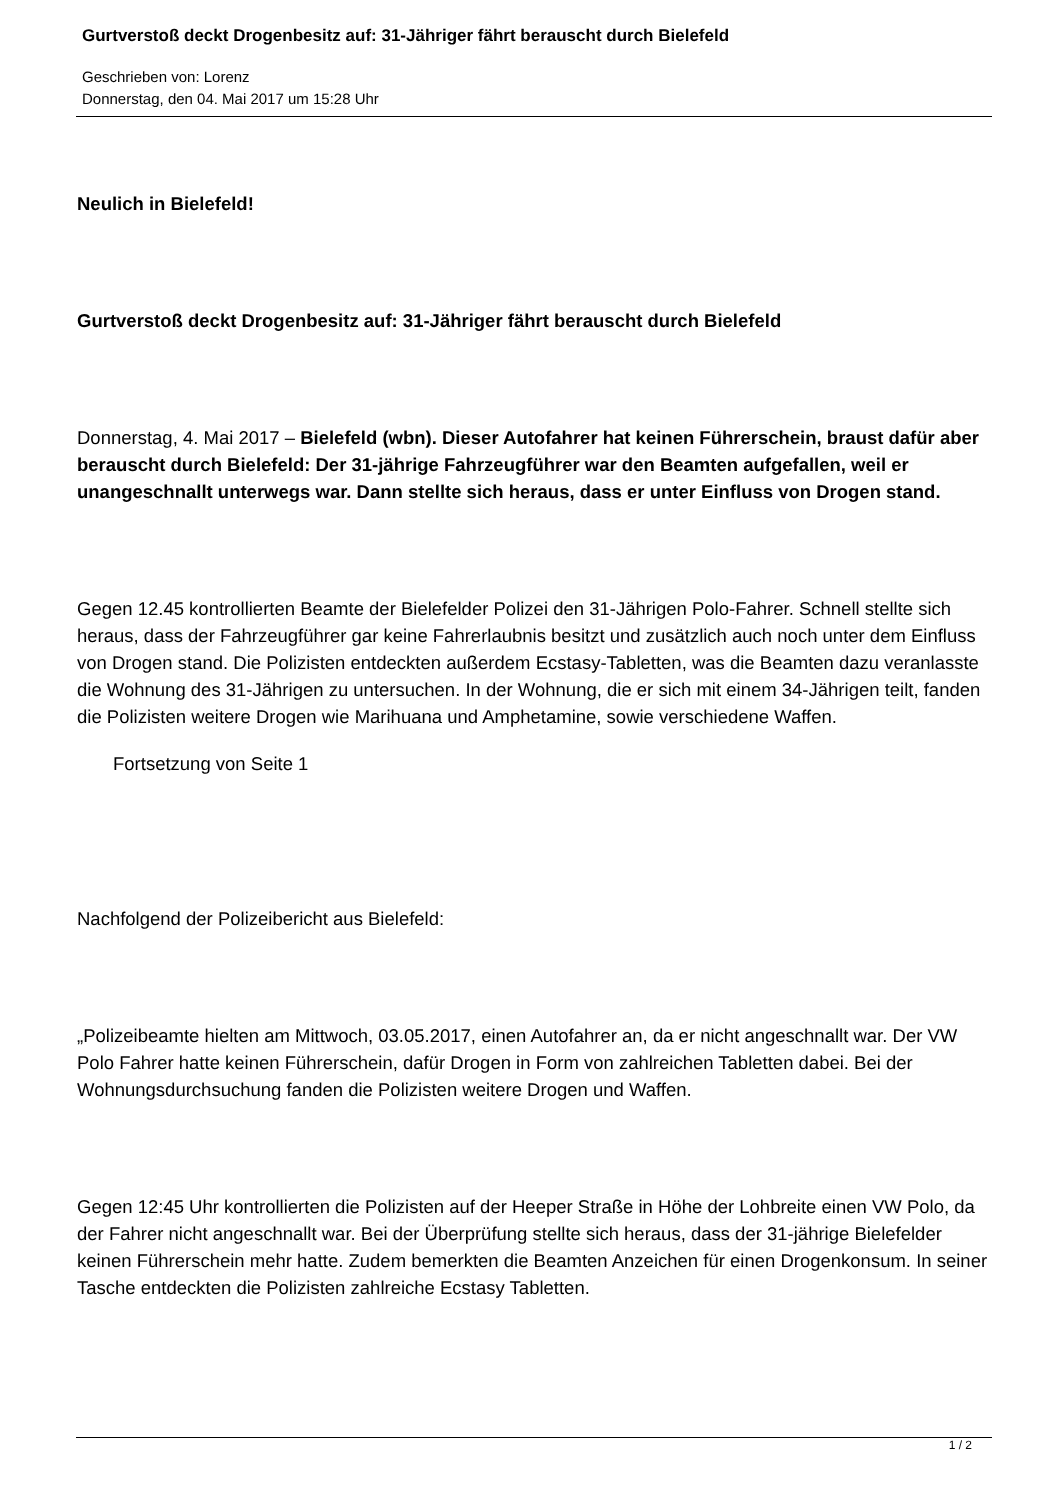Gurtverstoß deckt Drogenbesitz auf: 31-Jähriger fährt berauscht durch Bielefeld
Geschrieben von: Lorenz
Donnerstag, den 04. Mai 2017 um 15:28 Uhr
Neulich in Bielefeld!
Gurtverstoß deckt Drogenbesitz auf: 31-Jähriger fährt berauscht durch Bielefeld
Donnerstag, 4. Mai 2017 – Bielefeld (wbn). Dieser Autofahrer hat keinen Führerschein, braust dafür aber berauscht durch Bielefeld: Der 31-jährige Fahrzeugführer war den Beamten aufgefallen, weil er unangeschnallt unterwegs war. Dann stellte sich heraus, dass er unter Einfluss von Drogen stand.
Gegen 12.45 kontrollierten Beamte der Bielefelder Polizei den 31-Jährigen Polo-Fahrer. Schnell stellte sich heraus, dass der Fahrzeugführer gar keine Fahrerlaubnis besitzt und zusätzlich auch noch unter dem Einfluss von Drogen stand. Die Polizisten entdeckten außerdem Ecstasy-Tabletten, was die Beamten dazu veranlasste die Wohnung des 31-Jährigen zu untersuchen. In der Wohnung, die er sich mit einem 34-Jährigen teilt, fanden die Polizisten weitere Drogen wie Marihuana und Amphetamine, sowie verschiedene Waffen.
Fortsetzung von Seite 1
Nachfolgend der Polizeibericht aus Bielefeld:
„Polizeibeamte hielten am Mittwoch, 03.05.2017, einen Autofahrer an, da er nicht angeschnallt war. Der VW Polo Fahrer hatte keinen Führerschein, dafür Drogen in Form von zahlreichen Tabletten dabei. Bei der Wohnungsdurchsuchung fanden die Polizisten weitere Drogen und Waffen.
Gegen 12:45 Uhr kontrollierten die Polizisten auf der Heeper Straße in Höhe der Lohbreite einen VW Polo, da der Fahrer nicht angeschnallt war. Bei der Überprüfung stellte sich heraus, dass der 31-jährige Bielefelder keinen Führerschein mehr hatte. Zudem bemerkten die Beamten Anzeichen für einen Drogenkonsum. In seiner Tasche entdeckten die Polizisten zahlreiche Ecstasy Tabletten.
1 / 2